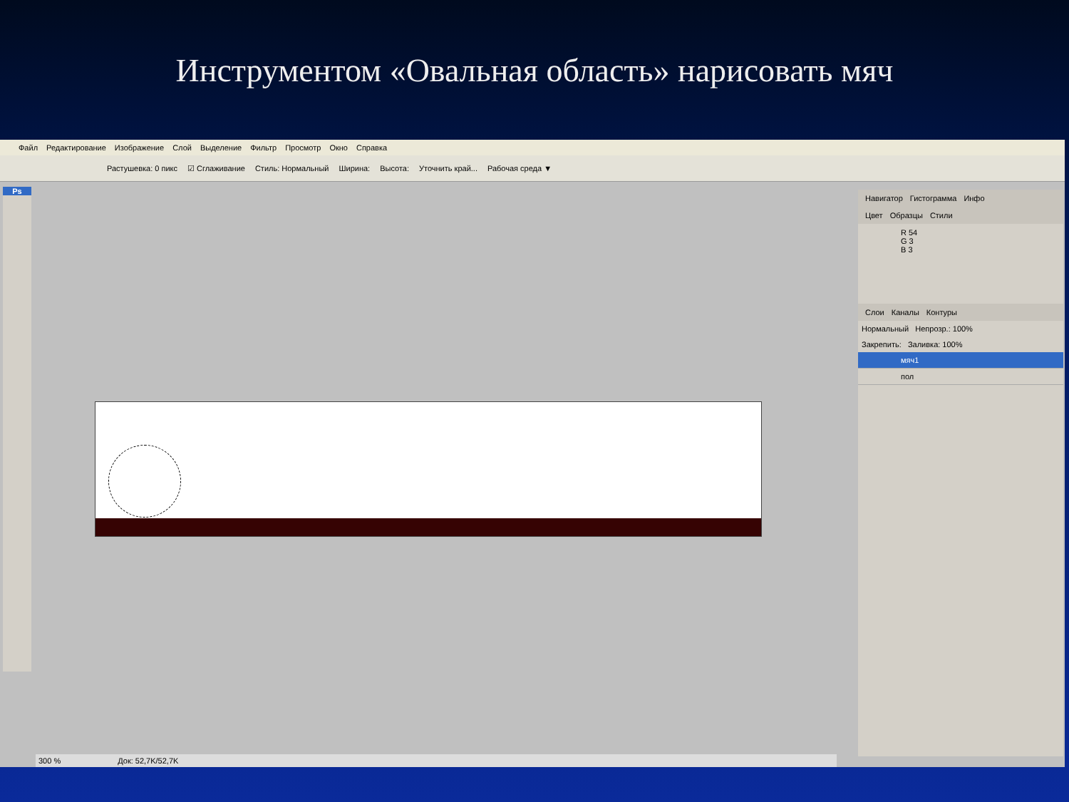Инструментом «Овальная область» нарисовать мяч
Файл Редактирование Изображение Слой Выделение Фильтр Просмотр Окно Справка
Растушевка: 0 пикс ☑ Сглаживание Стиль: Нормальный Ширина: Высота: Уточнить край... Рабочая среда ▼
Ps
Навигатор Гистограмма Инфо
Цвет Образцы Стили
R 54
G 3
B 3
Слои Каналы Контуры
Нормальный Непрозр.: 100%
Закрепить: Заливка: 100%
мяч1
пол
300 % Док: 52,7K/52,7K